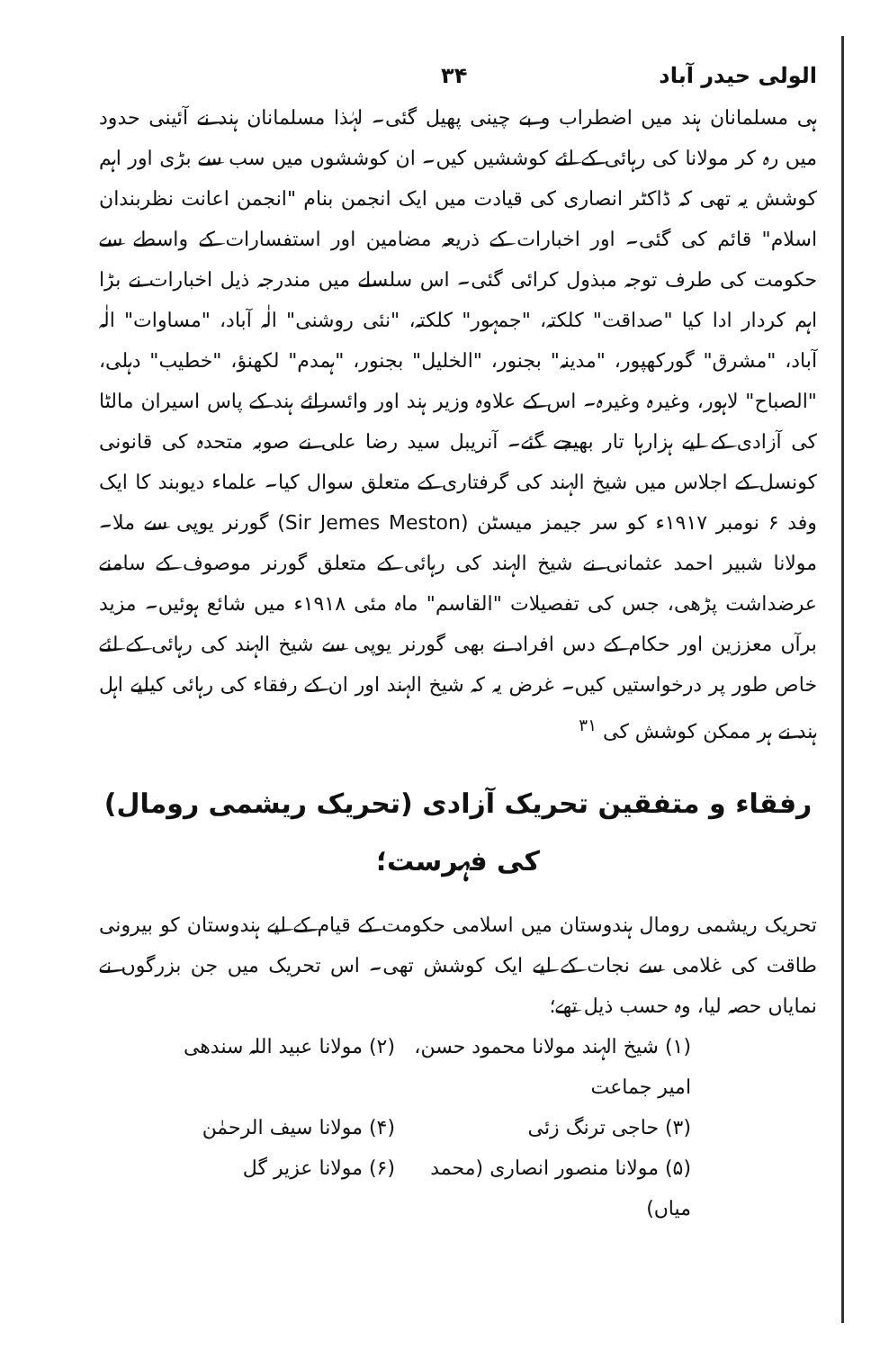الولی حیدر آباد ۳۴
ہی مسلمانان ہند میں اضطراب و بے چینی پھیل گئی۔ لہٰذا مسلمانان ہند نے آئینی حدود میں رہ کر مولانا کی رہائی کے لئے کوششیں کیں۔ ان کوششوں میں سب سے بڑی اور اہم کوشش یہ تھی کہ ڈاکٹر انصاری کی قیادت میں ایک انجمن بنام "انجمن اعانت نظربندان اسلام" قائم کی گئی۔ اور اخبارات کے ذریعہ مضامین اور استفسارات کے واسطے سے حکومت کی طرف توجہ مبذول کرائی گئی۔ اس سلسلے میں مندرجہ ذیل اخبارات نے بڑا اہم کردار ادا کیا "صداقت" کلکتہ، "جمہور" کلکتہ، "نئی روشنی" الٰہ آباد، "مساوات" الٰہ آباد، "مشرق" گورکھپور، "مدینہ" بجنور، "الخلیل" بجنور، "ہمدم" لکھنؤ، "خطیب" دہلی، "الصباح" لاہور، وغیرہ وغیرہ۔ اس کے علاوہ وزیر ہند اور وائسرائے ہند کے پاس اسیران مالٹا کی آزادی کے لیے ہزارہا تار بھیجے گئے۔ آنریبل سید رضا علی نے صوبہ متحدہ کی قانونی کونسل کے اجلاس میں شیخ الہند کی گرفتاری کے متعلق سوال کیا۔ علماء دیوبند کا ایک وفد ۶ نومبر ۱۹۱۷ء کو سر جیمز میسٹن (Sir Jemes Meston) گورنر یوپی سے ملا۔ مولانا شبیر احمد عثمانی نے شیخ الہند کی رہائی کے متعلق گورنر موصوف کے سامنے عرضداشت پڑھی، جس کی تفصیلات "القاسم" ماہ مئی ۱۹۱۸ء میں شائع ہوئیں۔ مزید برآں معززین اور حکام کے دس افراد نے بھی گورنر یوپی سے شیخ الہند کی رہائی کے لئے خاص طور پر درخواستیں کیں۔ غرض یہ کہ شیخ الہند اور ان کے رفقاء کی رہائی کیلیے اہل ہند نے ہر ممکن کوشش کی <sup>۳۱</sup>
رفقاء و متفقین تحریک آزادی (تحریک ریشمی رومال) کی فہرست؛
تحریک ریشمی رومال ہندوستان میں اسلامی حکومت کے قیام کے لیے ہندوستان کو بیرونی طاقت کی غلامی سے نجات کے لیے ایک کوشش تھی۔ اس تحریک میں جن بزرگوں نے نمایاں حصہ لیا، وہ حسب ذیل تھے؛
(۱) شیخ الہند مولانا محمود حسن، امیر جماعت
(۲) مولانا عبید اللہ سندھی
(۳) حاجی ترنگ زئی
(۴) مولانا سیف الرحمٰن
(۵) مولانا منصور انصاری (محمد میاں)
(۶) مولانا عزیر گل